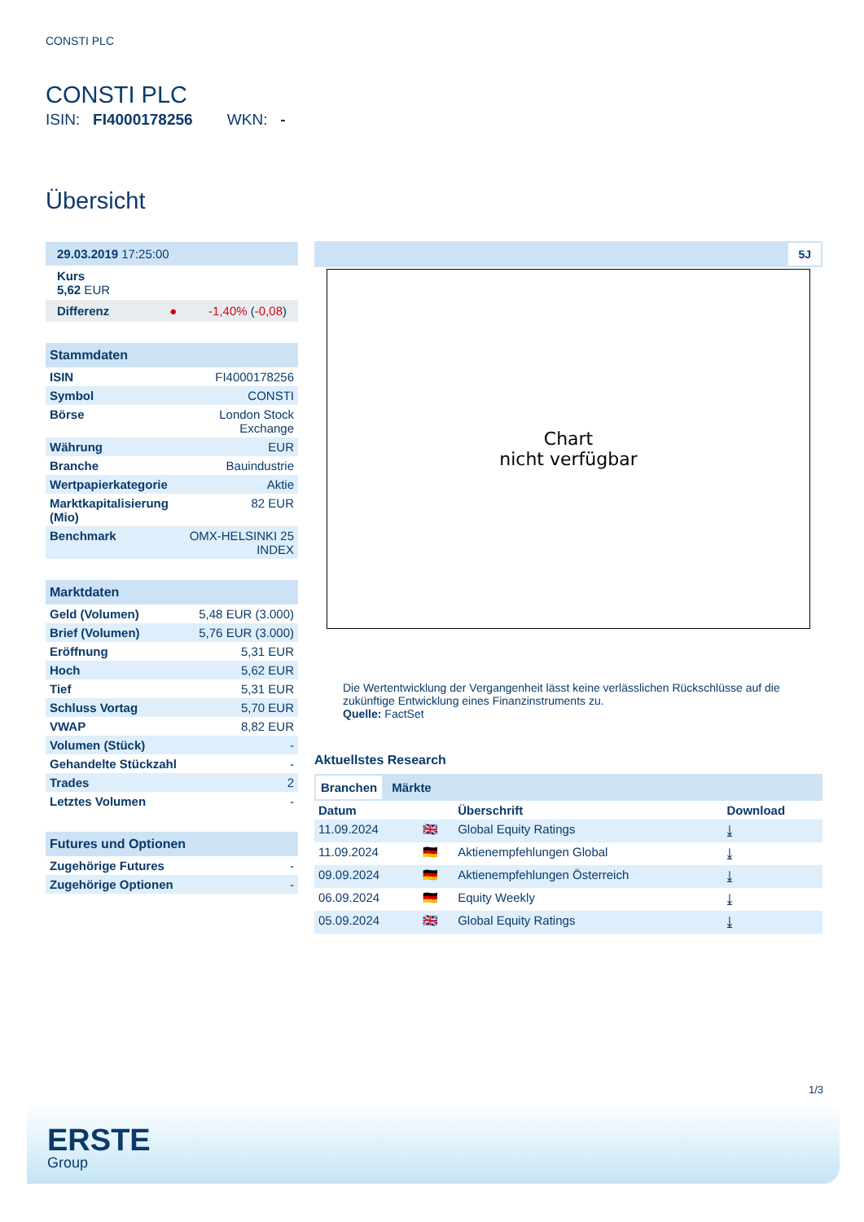CONSTI PLC
CONSTI PLC
ISIN: FI4000178256 WKN: -
Übersicht
| 29.03.2019 17:25:00 |
| Kurs 5,62 EUR |
| Differenz ● -1,40% ( -0,08 ) |
| Stammdaten | |
| --- | --- |
| ISIN | FI4000178256 |
| Symbol | CONSTI |
| Börse | London Stock Exchange |
| Währung | EUR |
| Branche | Bauindustrie |
| Wertpapierkategorie | Aktie |
| Marktkapitalisierung (Mio) | 82 EUR |
| Benchmark | OMX-HELSINKI 25 INDEX |
| Marktdaten | |
| --- | --- |
| Geld (Volumen) | 5,48 EUR (3.000) |
| Brief (Volumen) | 5,76 EUR (3.000) |
| Eröffnung | 5,31 EUR |
| Hoch | 5,62 EUR |
| Tief | 5,31 EUR |
| Schluss Vortag | 5,70 EUR |
| VWAP | 8,82 EUR |
| Volumen (Stück) | - |
| Gehandelte Stückzahl | - |
| Trades | 2 |
| Letztes Volumen | - |
| Futures und Optionen | |
| --- | --- |
| Zugehörige Futures | - |
| Zugehörige Optionen | - |
5J
Chart
nicht verfügbar
Die Wertentwicklung der Vergangenheit lässt keine verlässlichen Rückschlüsse auf die zukünftige Entwicklung eines Finanzinstruments zu.
Quelle: FactSet
Aktuellstes Research
Branchen Märkte
| Datum | | Überschrift | Download |
| --- | --- | --- | --- |
| 11.09.2024 | 🇬🇧 | Global Equity Ratings | ⤓ |
| 11.09.2024 | 🇩🇪 | Aktienempfehlungen Global | ⤓ |
| 09.09.2024 | 🇩🇪 | Aktienempfehlungen Österreich | ⤓ |
| 06.09.2024 | 🇩🇪 | Equity Weekly | ⤓ |
| 05.09.2024 | 🇬🇧 | Global Equity Ratings | ⤓ |
1/3
ERSTE
Group